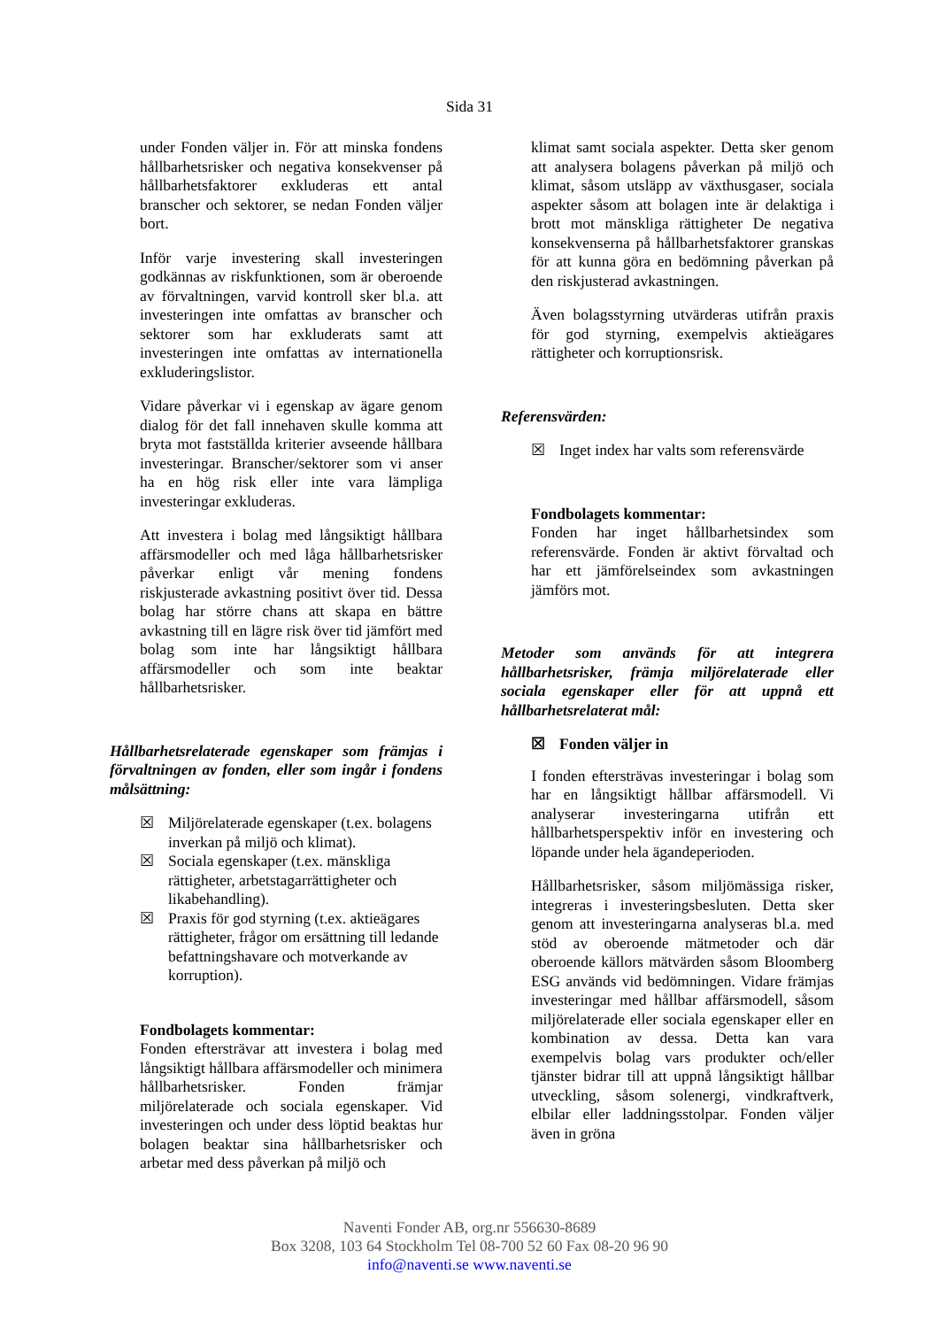Sida 31
under Fonden väljer in. För att minska fondens hållbarhetsrisker och negativa konsekvenser på hållbarhetsfaktorer exkluderas ett antal branscher och sektorer, se nedan Fonden väljer bort.
Inför varje investering skall investeringen godkännas av riskfunktionen, som är oberoende av förvaltningen, varvid kontroll sker bl.a. att investeringen inte omfattas av branscher och sektorer som har exkluderats samt att investeringen inte omfattas av internationella exkluderingslistor.
Vidare påverkar vi i egenskap av ägare genom dialog för det fall innehaven skulle komma att bryta mot fastställda kriterier avseende hållbara investeringar. Branscher/sektorer som vi anser ha en hög risk eller inte vara lämpliga investeringar exkluderas.
Att investera i bolag med långsiktigt hållbara affärsmodeller och med låga hållbarhetsrisker påverkar enligt vår mening fondens riskjusterade avkastning positivt över tid. Dessa bolag har större chans att skapa en bättre avkastning till en lägre risk över tid jämfört med bolag som inte har långsiktigt hållbara affärsmodeller och som inte beaktar hållbarhetsrisker.
Hållbarhetsrelaterade egenskaper som främjas i förvaltningen av fonden, eller som ingår i fondens målsättning:
☒ Miljörelaterade egenskaper (t.ex. bolagens inverkan på miljö och klimat).
☒ Sociala egenskaper (t.ex. mänskliga rättigheter, arbetstagarrättigheter och likabehandling).
☒ Praxis för god styrning (t.ex. aktieägares rättigheter, frågor om ersättning till ledande befattningshavare och motverkande av korruption).
Fondbolagets kommentar:
Fonden eftersträvar att investera i bolag med långsiktigt hållbara affärsmodeller och minimera hållbarhetsrisker. Fonden främjar miljörelaterade och sociala egenskaper. Vid investeringen och under dess löptid beaktas hur bolagen beaktar sina hållbarhetsrisker och arbetar med dess påverkan på miljö och
klimat samt sociala aspekter. Detta sker genom att analysera bolagens påverkan på miljö och klimat, såsom utsläpp av växthusgaser, sociala aspekter såsom att bolagen inte är delaktiga i brott mot mänskliga rättigheter De negativa konsekvenserna på hållbarhetsfaktorer granskas för att kunna göra en bedömning påverkan på den riskjusterad avkastningen.
Även bolagsstyrning utvärderas utifrån praxis för god styrning, exempelvis aktieägares rättigheter och korruptionsrisk.
Referensvärden:
☒ Inget index har valts som referensvärde
Fondbolagets kommentar:
Fonden har inget hållbarhetsindex som referensvärde. Fonden är aktivt förvaltad och har ett jämförelseindex som avkastningen jämförs mot.
Metoder som används för att integrera hållbarhetsrisker, främja miljörelaterade eller sociala egenskaper eller för att uppnå ett hållbarhetsrelaterat mål:
☒ Fonden väljer in
I fonden eftersträvas investeringar i bolag som har en långsiktigt hållbar affärsmodell. Vi analyserar investeringarna utifrån ett hållbarhetsperspektiv inför en investering och löpande under hela ägandeperioden.
Hållbarhetsrisker, såsom miljömässiga risker, integreras i investeringsbesluten. Detta sker genom att investeringarna analyseras bl.a. med stöd av oberoende mätmetoder och där oberoende källors mätvärden såsom Bloomberg ESG används vid bedömningen. Vidare främjas investeringar med hållbar affärsmodell, såsom miljörelaterade eller sociala egenskaper eller en kombination av dessa. Detta kan vara exempelvis bolag vars produkter och/eller tjänster bidrar till att uppnå långsiktigt hållbar utveckling, såsom solenergi, vindkraftverk, elbilar eller laddningsstolpar. Fonden väljer även in gröna
Naventi Fonder AB, org.nr 556630-8689
Box 3208, 103 64 Stockholm Tel 08-700 52 60 Fax 08-20 96 90
info@naventi.se www.naventi.se